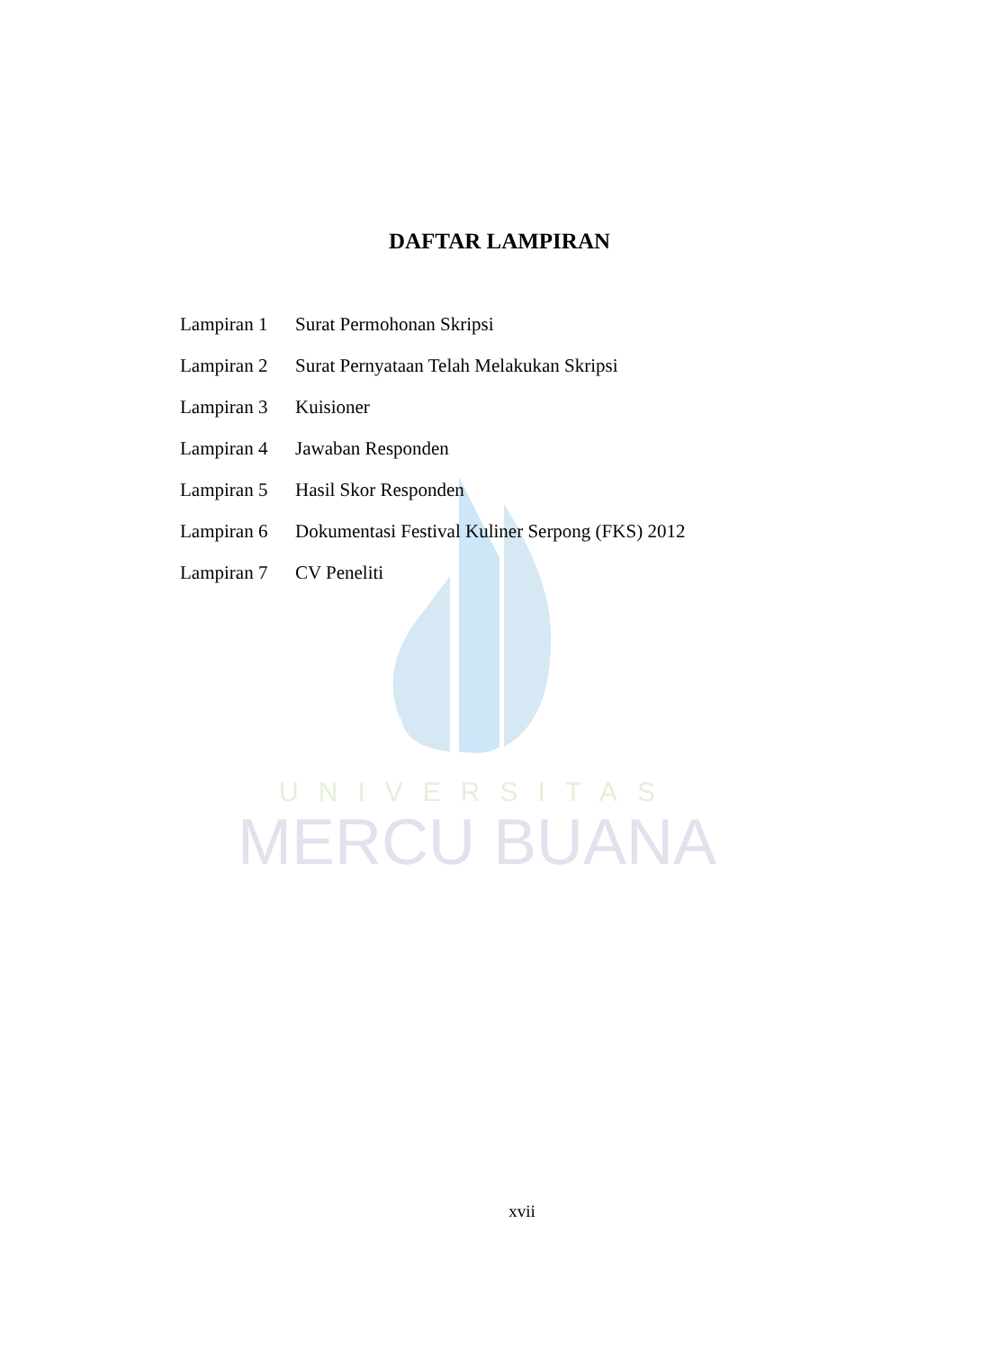UNIVERSITAS
MERCU BUANA
DAFTAR LAMPIRAN
| Lampiran 1 | Surat Permohonan Skripsi |
| Lampiran 2 | Surat Pernyataan Telah Melakukan Skripsi |
| Lampiran 3 | Kuisioner |
| Lampiran 4 | Jawaban Responden |
| Lampiran 5 | Hasil Skor Responden |
| Lampiran 6 | Dokumentasi Festival Kuliner Serpong (FKS) 2012 |
| Lampiran 7 | CV Peneliti |
xvii